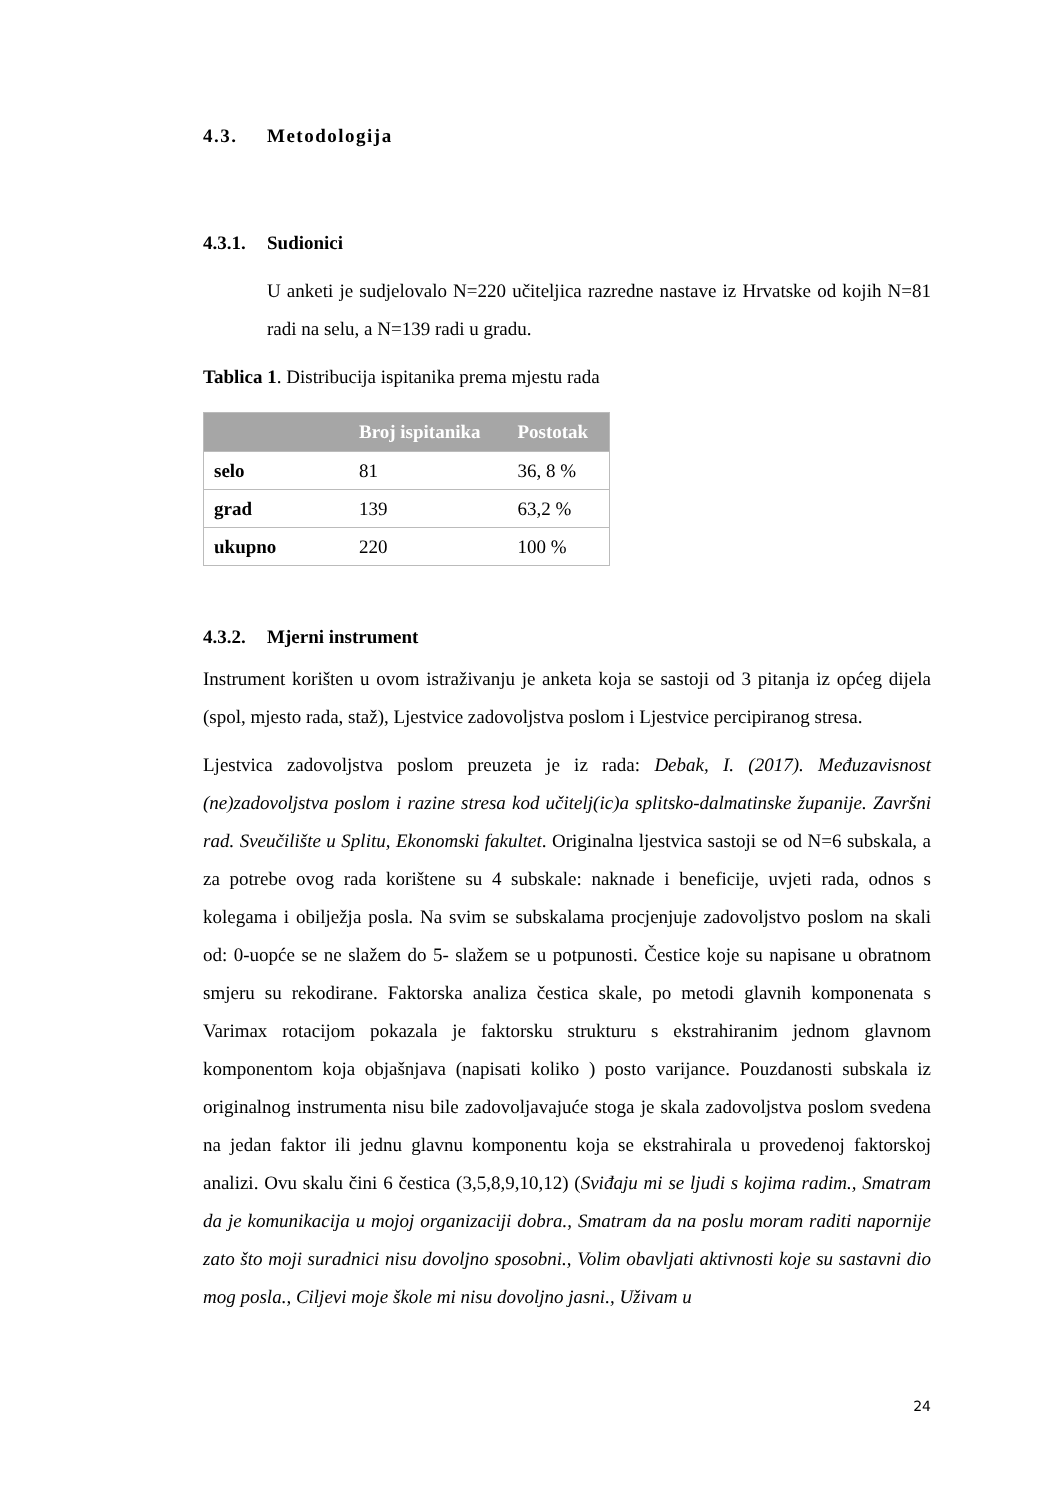4.3. Metodologija
4.3.1. Sudionici
U anketi je sudjelovalo N=220 učiteljica razredne nastave iz Hrvatske od kojih N=81 radi na selu, a N=139 radi u gradu.
Tablica 1. Distribucija ispitanika prema mjestu rada
| | Broj ispitanika | Postotak |
| --- | --- | --- |
| selo | 81 | 36, 8 % |
| grad | 139 | 63,2 % |
| ukupno | 220 | 100 % |
4.3.2. Mjerni instrument
Instrument korišten u ovom istraživanju je anketa koja se sastoji od 3 pitanja iz općeg dijela (spol, mjesto rada, staž), Ljestvice zadovoljstva poslom i Ljestvice percipiranog stresa.
Ljestvica zadovoljstva poslom preuzeta je iz rada: Debak, I. (2017). Međuzavisnost (ne)zadovoljstva poslom i razine stresa kod učitelj(ic)a splitsko-dalmatinske županije. Završni rad. Sveučilište u Splitu, Ekonomski fakultet. Originalna ljestvica sastoji se od N=6 subskala, a za potrebe ovog rada korištene su 4 subskale: naknade i beneficije, uvjeti rada, odnos s kolegama i obilježja posla. Na svim se subskalama procjenjuje zadovoljstvo poslom na skali od: 0-uopće se ne slažem do 5- slažem se u potpunosti. Čestice koje su napisane u obratnom smjeru su rekodirane. Faktorska analiza čestica skale, po metodi glavnih komponenata s Varimax rotacijom pokazala je faktorsku strukturu s ekstrahiranim jednom glavnom komponentom koja objašnjava (napisati koliko ) posto varijance. Pouzdanosti subskala iz originalnog instrumenta nisu bile zadovoljavajuće stoga je skala zadovoljstva poslom svedena na jedan faktor ili jednu glavnu komponentu koja se ekstrahirala u provedenoj faktorskoj analizi. Ovu skalu čini 6 čestica (3,5,8,9,10,12) (Sviđaju mi se ljudi s kojima radim., Smatram da je komunikacija u mojoj organizaciji dobra., Smatram da na poslu moram raditi napornije zato što moji suradnici nisu dovoljno sposobni., Volim obavljati aktivnosti koje su sastavni dio mog posla., Ciljevi moje škole mi nisu dovoljno jasni., Uživam u
24